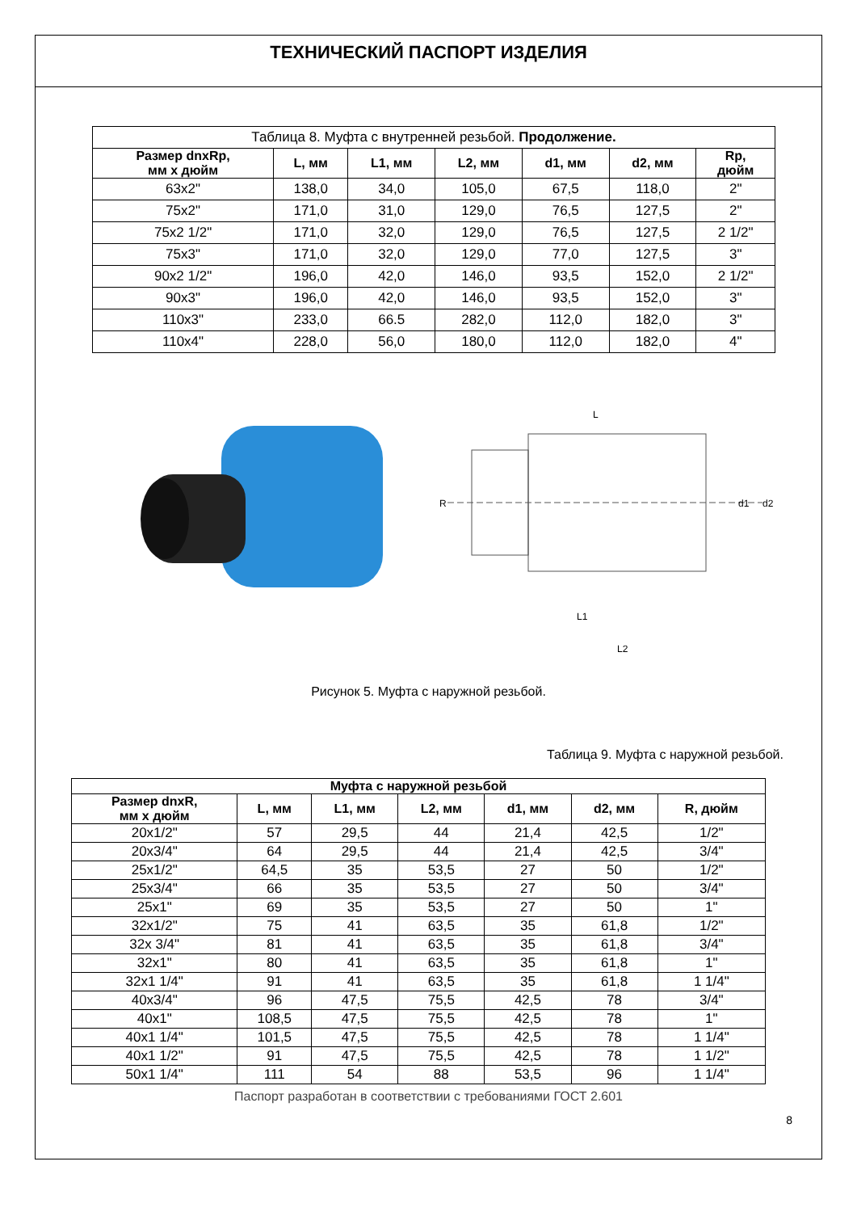ТЕХНИЧЕСКИЙ ПАСПОРТ ИЗДЕЛИЯ
| Таблица 8. Муфта с внутренней резьбой. Продолжение. | | | | | | |
| Размер dnxRp, мм х дюйм | L, мм | L1, мм | L2, мм | d1, мм | d2, мм | Rp, дюйм |
| 63x2" | 138,0 | 34,0 | 105,0 | 67,5 | 118,0 | 2" |
| 75x2" | 171,0 | 31,0 | 129,0 | 76,5 | 127,5 | 2" |
| 75x2 1/2" | 171,0 | 32,0 | 129,0 | 76,5 | 127,5 | 2 1/2" |
| 75x3" | 171,0 | 32,0 | 129,0 | 77,0 | 127,5 | 3" |
| 90x2 1/2" | 196,0 | 42,0 | 146,0 | 93,5 | 152,0 | 2 1/2" |
| 90x3" | 196,0 | 42,0 | 146,0 | 93,5 | 152,0 | 3" |
| 110x3" | 233,0 | 66.5 | 282,0 | 112,0 | 182,0 | 3" |
| 110x4" | 228,0 | 56,0 | 180,0 | 112,0 | 182,0 | 4" |
L
R
L1
L2
d1
d2
Рисунок 5. Муфта с наружной резьбой.
Таблица 9. Муфта с наружной резьбой.
| Муфта с наружной резьбой | | | | | | |
| --- | --- | --- | --- | --- | --- | --- |
| Размер dnxR, мм х дюйм | L, мм | L1, мм | L2, мм | d1, мм | d2, мм | R, дюйм |
| 20x1/2" | 57 | 29,5 | 44 | 21,4 | 42,5 | 1/2" |
| 20x3/4" | 64 | 29,5 | 44 | 21,4 | 42,5 | 3/4" |
| 25x1/2" | 64,5 | 35 | 53,5 | 27 | 50 | 1/2" |
| 25x3/4" | 66 | 35 | 53,5 | 27 | 50 | 3/4" |
| 25x1" | 69 | 35 | 53,5 | 27 | 50 | 1" |
| 32x1/2" | 75 | 41 | 63,5 | 35 | 61,8 | 1/2" |
| 32x 3/4" | 81 | 41 | 63,5 | 35 | 61,8 | 3/4" |
| 32x1" | 80 | 41 | 63,5 | 35 | 61,8 | 1" |
| 32x1 1/4" | 91 | 41 | 63,5 | 35 | 61,8 | 1 1/4" |
| 40x3/4" | 96 | 47,5 | 75,5 | 42,5 | 78 | 3/4" |
| 40x1" | 108,5 | 47,5 | 75,5 | 42,5 | 78 | 1" |
| 40x1 1/4" | 101,5 | 47,5 | 75,5 | 42,5 | 78 | 1 1/4" |
| 40x1 1/2" | 91 | 47,5 | 75,5 | 42,5 | 78 | 1 1/2" |
| 50x1 1/4" | 111 | 54 | 88 | 53,5 | 96 | 1 1/4" |
Паспорт разработан в соответствии с требованиями ГОСТ 2.601
8